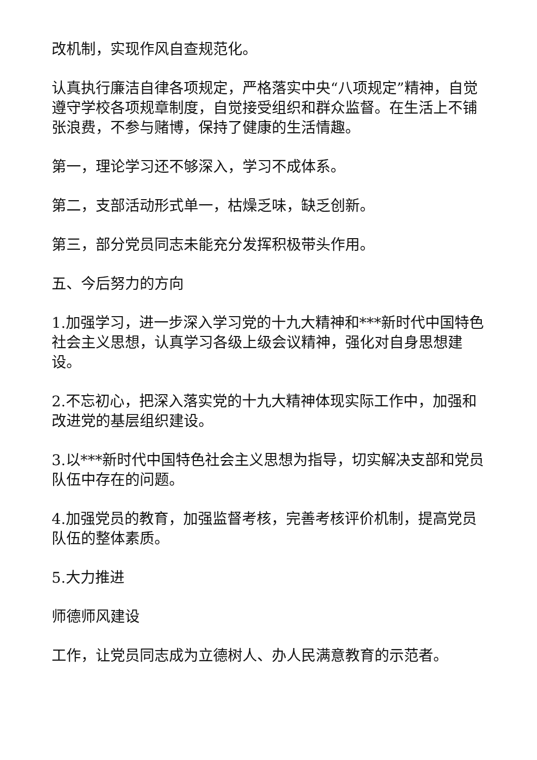改机制，实现作风自查规范化。
认真执行廉洁自律各项规定，严格落实中央“八项规定”精神，自觉遵守学校各项规章制度，自觉接受组织和群众监督。在生活上不铺张浪费，不参与赌博，保持了健康的生活情趣。
第一，理论学习还不够深入，学习不成体系。
第二，支部活动形式单一，枯燥乏味，缺乏创新。
第三，部分党员同志未能充分发挥积极带头作用。
五、今后努力的方向
1.加强学习，进一步深入学习党的十九大精神和***新时代中国特色社会主义思想，认真学习各级上级会议精神，强化对自身思想建设。
2.不忘初心，把深入落实党的十九大精神体现实际工作中，加强和改进党的基层组织建设。
3.以***新时代中国特色社会主义思想为指导，切实解决支部和党员队伍中存在的问题。
4.加强党员的教育，加强监督考核，完善考核评价机制，提高党员队伍的整体素质。
5.大力推进
师德师风建设
工作，让党员同志成为立德树人、办人民满意教育的示范者。